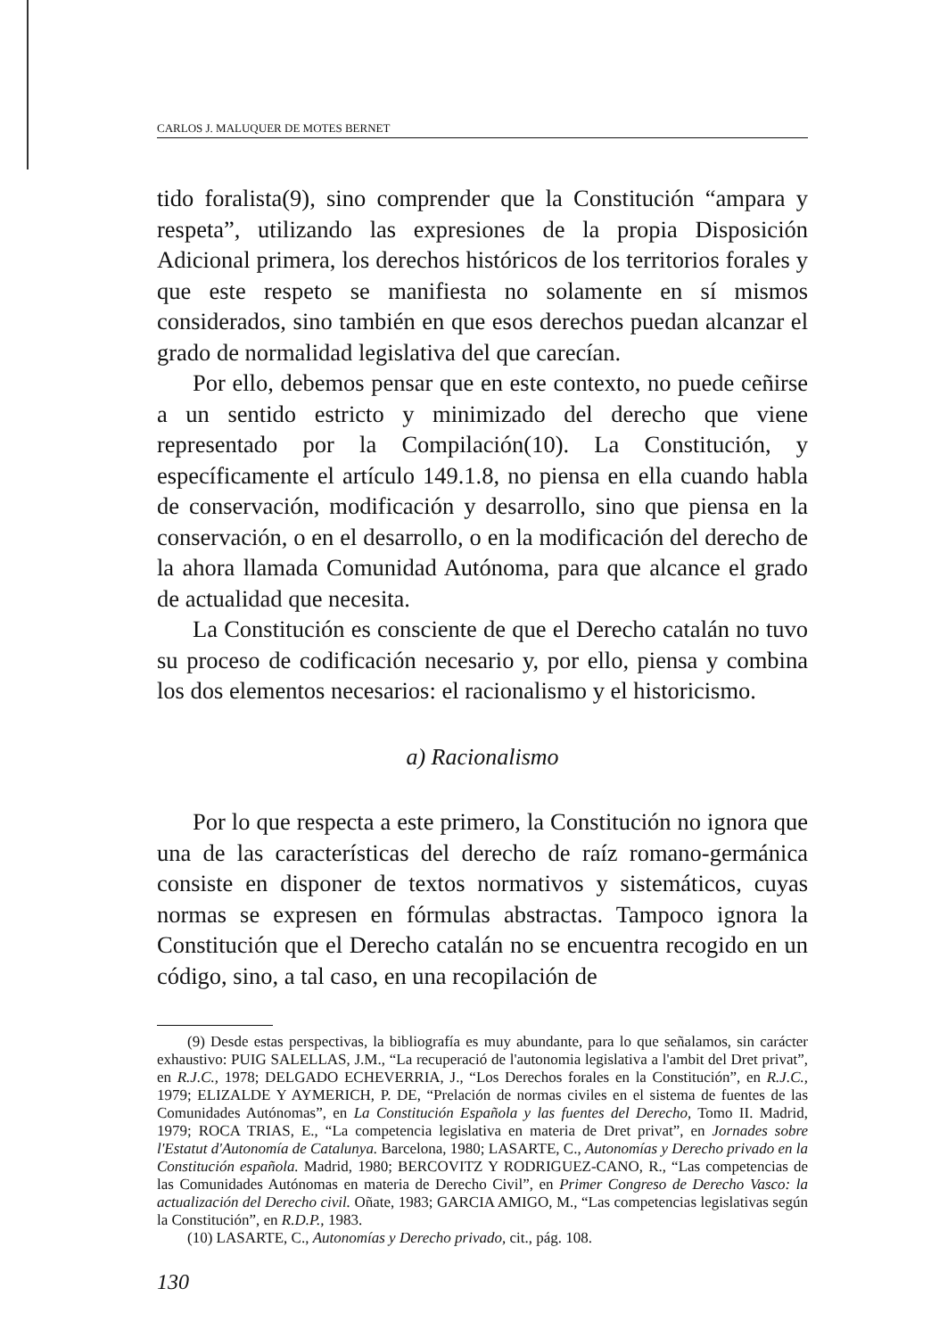CARLOS J. MALUQUER DE MOTES BERNET
tido foralista(9), sino comprender que la Constitución “ampara y respeta”, utilizando las expresiones de la propia Disposición Adicional primera, los derechos históricos de los territorios forales y que este respeto se manifiesta no solamente en sí mismos considerados, sino también en que esos derechos puedan alcanzar el grado de normalidad legislativa del que carecían.
Por ello, debemos pensar que en este contexto, no puede ceñirse a un sentido estricto y minimizado del derecho que viene representado por la Compilación(10). La Constitución, y específicamente el artículo 149.1.8, no piensa en ella cuando habla de conservación, modificación y desarrollo, sino que piensa en la conservación, o en el desarrollo, o en la modificación del derecho de la ahora llamada Comunidad Autónoma, para que alcance el grado de actualidad que necesita.
La Constitución es consciente de que el Derecho catalán no tuvo su proceso de codificación necesario y, por ello, piensa y combina los dos elementos necesarios: el racionalismo y el historicismo.
a) Racionalismo
Por lo que respecta a este primero, la Constitución no ignora que una de las características del derecho de raíz romano-germánica consiste en disponer de textos normativos y sistemáticos, cuyas normas se expresen en fórmulas abstractas. Tampoco ignora la Constitución que el Derecho catalán no se encuentra recogido en un código, sino, a tal caso, en una recopilación de
(9) Desde estas perspectivas, la bibliografía es muy abundante, para lo que señalamos, sin carácter exhaustivo: PUIG SALELLAS, J.M., “La recuperació de l'autonomia legislativa a l'ambit del Dret privat”, en R.J.C., 1978; DELGADO ECHEVERRIA, J., “Los Derechos forales en la Constitución”, en R.J.C., 1979; ELIZALDE Y AYMERICH, P. DE, “Prelación de normas civiles en el sistema de fuentes de las Comunidades Autónomas”, en La Constitución Española y las fuentes del Derecho, Tomo II. Madrid, 1979; ROCA TRIAS, E., “La competencia legislativa en materia de Dret privat”, en Jornades sobre l'Estatut d'Autonomía de Catalunya. Barcelona, 1980; LASARTE, C., Autonomías y Derecho privado en la Constitución española. Madrid, 1980; BERCOVITZ Y RODRIGUEZ-CANO, R., “Las competencias de las Comunidades Autónomas en materia de Derecho Civil”, en Primer Congreso de Derecho Vasco: la actualización del Derecho civil. Oñate, 1983; GARCIA AMIGO, M., “Las competencias legislativas según la Constitución”, en R.D.P., 1983.
(10) LASARTE, C., Autonomías y Derecho privado, cit., pág. 108.
130